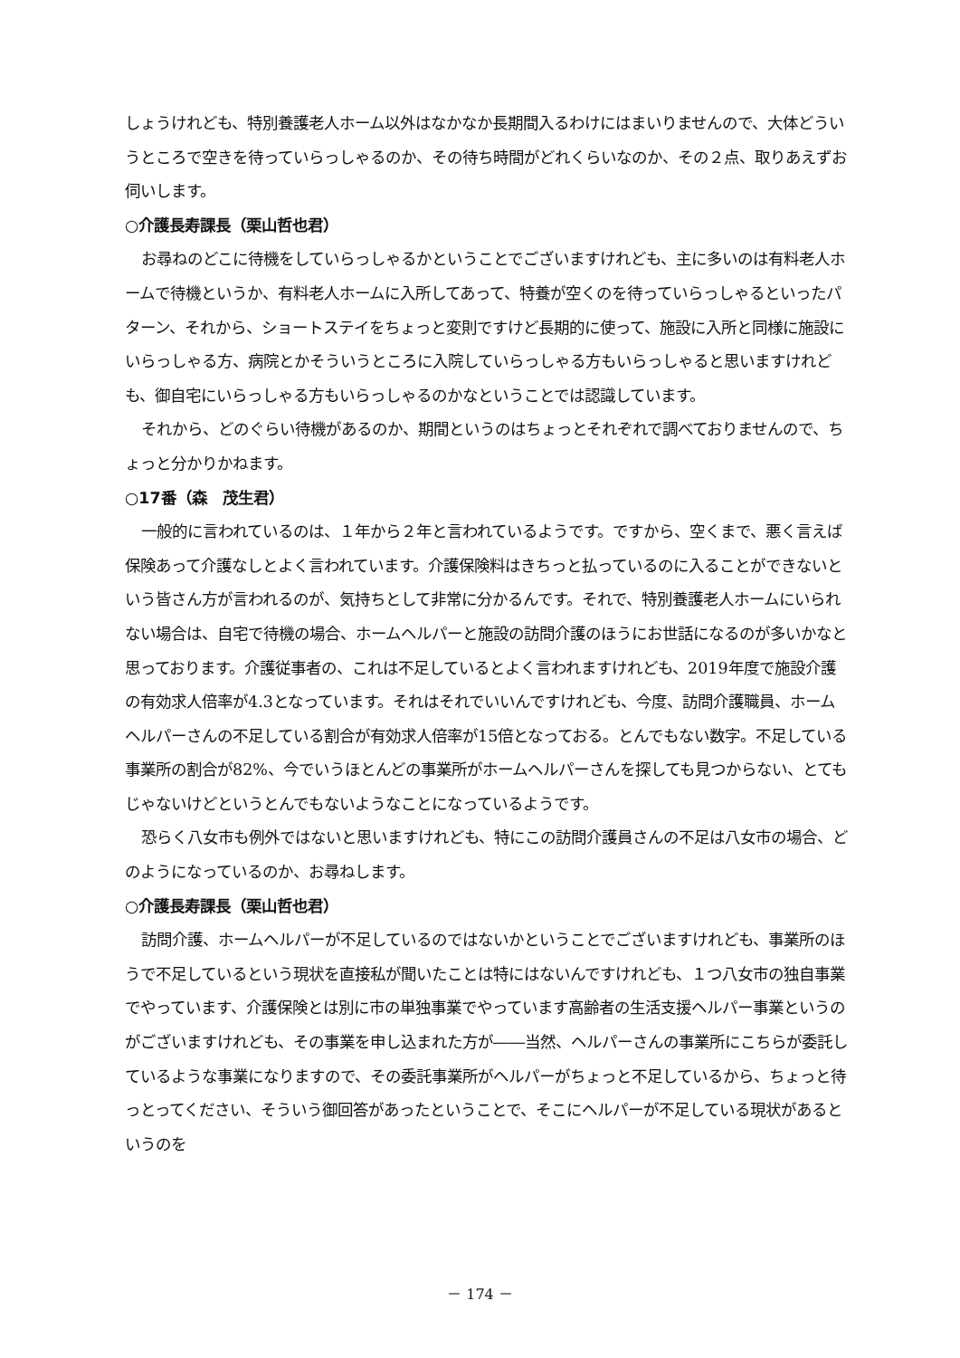しょうけれども、特別養護老人ホーム以外はなかなか長期間入るわけにはまいりませんので、大体どういうところで空きを待っていらっしゃるのか、その待ち時間がどれくらいなのか、その２点、取りあえずお伺いします。
○介護長寿課長（栗山哲也君）
お尋ねのどこに待機をしていらっしゃるかということでございますけれども、主に多いのは有料老人ホームで待機というか、有料老人ホームに入所してあって、特養が空くのを待っていらっしゃるといったパターン、それから、ショートステイをちょっと変則ですけど長期的に使って、施設に入所と同様に施設にいらっしゃる方、病院とかそういうところに入院していらっしゃる方もいらっしゃると思いますけれども、御自宅にいらっしゃる方もいらっしゃるのかなということでは認識しています。
それから、どのぐらい待機があるのか、期間というのはちょっとそれぞれで調べておりませんので、ちょっと分かりかねます。
○17番（森　茂生君）
一般的に言われているのは、１年から２年と言われているようです。ですから、空くまで、悪く言えば保険あって介護なしとよく言われています。介護保険料はきちっと払っているのに入ることができないという皆さん方が言われるのが、気持ちとして非常に分かるんです。それで、特別養護老人ホームにいられない場合は、自宅で待機の場合、ホームヘルパーと施設の訪問介護のほうにお世話になるのが多いかなと思っております。介護従事者の、これは不足しているとよく言われますけれども、2019年度で施設介護の有効求人倍率が4.3となっています。それはそれでいいんですけれども、今度、訪問介護職員、ホームヘルパーさんの不足している割合が有効求人倍率が15倍となっておる。とんでもない数字。不足している事業所の割合が82%、今でいうほとんどの事業所がホームヘルパーさんを探しても見つからない、とてもじゃないけどというとんでもないようなことになっているようです。
恐らく八女市も例外ではないと思いますけれども、特にこの訪問介護員さんの不足は八女市の場合、どのようになっているのか、お尋ねします。
○介護長寿課長（栗山哲也君）
訪問介護、ホームヘルパーが不足しているのではないかということでございますけれども、事業所のほうで不足しているという現状を直接私が聞いたことは特にはないんですけれども、１つ八女市の独自事業でやっています、介護保険とは別に市の単独事業でやっています高齢者の生活支援ヘルパー事業というのがございますけれども、その事業を申し込まれた方が――当然、ヘルパーさんの事業所にこちらが委託しているような事業になりますので、その委託事業所がヘルパーがちょっと不足しているから、ちょっと待っとってください、そういう御回答があったということで、そこにヘルパーが不足している現状があるというのを
－ 174 －